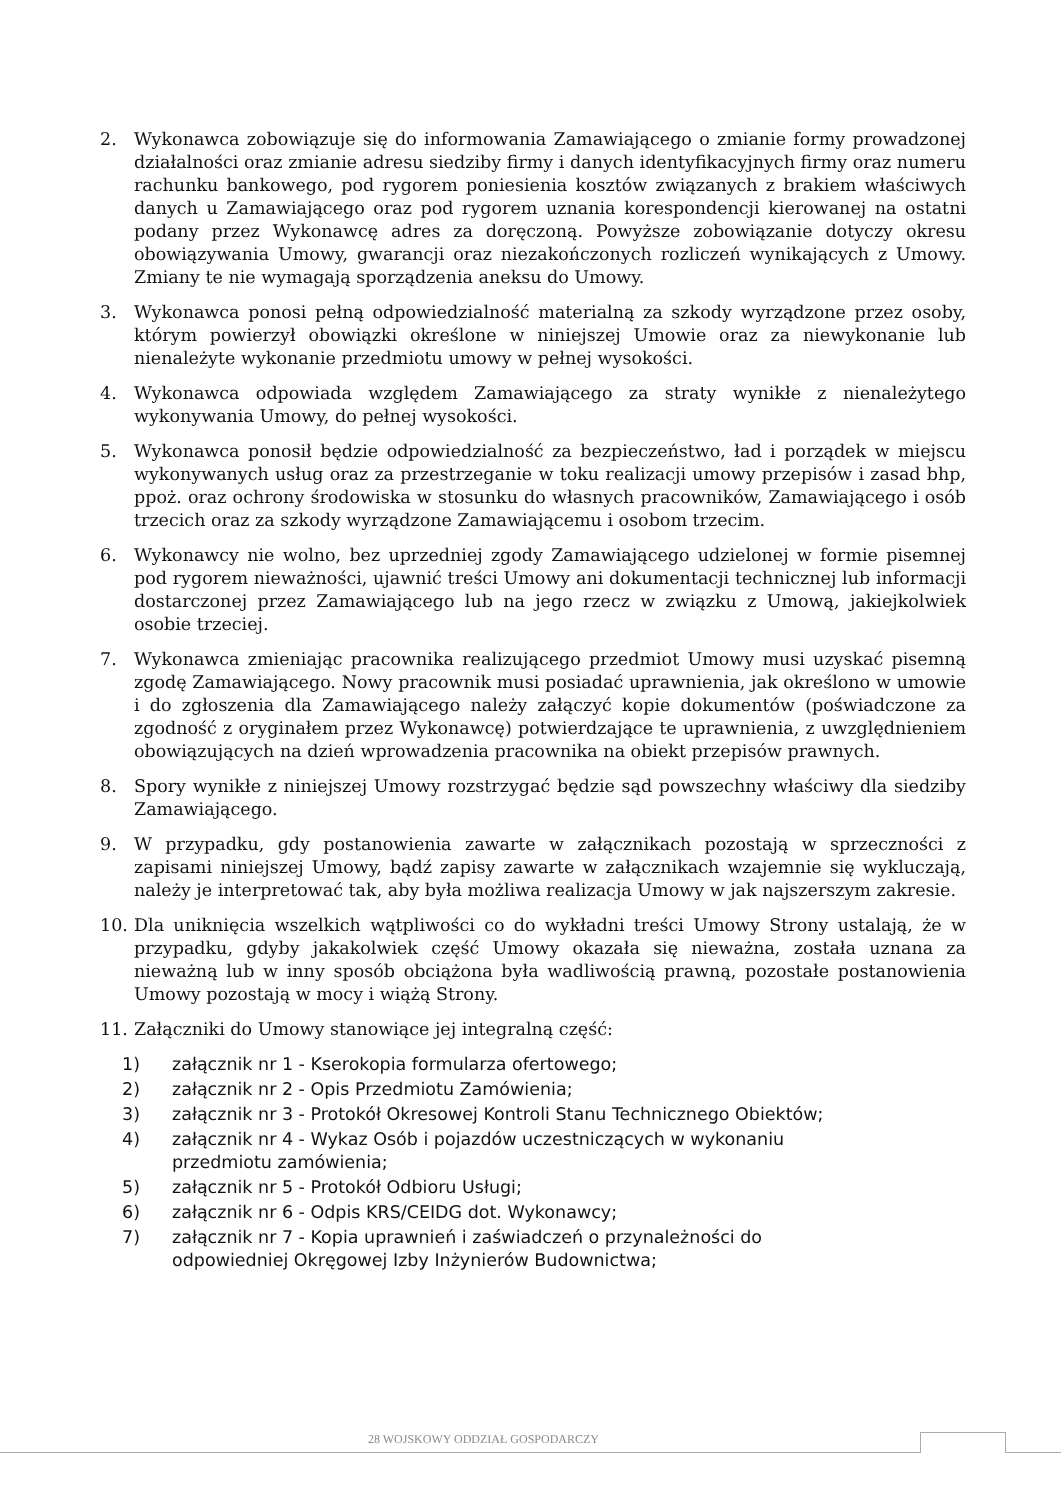2. Wykonawca zobowiązuje się do informowania Zamawiającego o zmianie formy prowadzonej działalności oraz zmianie adresu siedziby firmy i danych identyfikacyjnych firmy oraz numeru rachunku bankowego, pod rygorem poniesienia kosztów związanych z brakiem właściwych danych u Zamawiającego oraz pod rygorem uznania korespondencji kierowanej na ostatni podany przez Wykonawcę adres za doręczoną. Powyższe zobowiązanie dotyczy okresu obowiązywania Umowy, gwarancji oraz niezakończonych rozliczeń wynikających z Umowy. Zmiany te nie wymagają sporządzenia aneksu do Umowy.
3. Wykonawca ponosi pełną odpowiedzialność materialną za szkody wyrządzone przez osoby, którym powierzył obowiązki określone w niniejszej Umowie oraz za niewykonanie lub nienależyte wykonanie przedmiotu umowy w pełnej wysokości.
4. Wykonawca odpowiada względem Zamawiającego za straty wynikłe z nienależytego wykonywania Umowy, do pełnej wysokości.
5. Wykonawca ponosił będzie odpowiedzialność za bezpieczeństwo, ład i porządek w miejscu wykonywanych usług oraz za przestrzeganie w toku realizacji umowy przepisów i zasad bhp, ppoż. oraz ochrony środowiska w stosunku do własnych pracowników, Zamawiającego i osób trzecich oraz za szkody wyrządzone Zamawiającemu i osobom trzecim.
6. Wykonawcy nie wolno, bez uprzedniej zgody Zamawiającego udzielonej w formie pisemnej pod rygorem nieważności, ujawnić treści Umowy ani dokumentacji technicznej lub informacji dostarczonej przez Zamawiającego lub na jego rzecz w związku z Umową, jakiejkolwiek osobie trzeciej.
7. Wykonawca zmieniając pracownika realizującego przedmiot Umowy musi uzyskać pisemną zgodę Zamawiającego. Nowy pracownik musi posiadać uprawnienia, jak określono w umowie i do zgłoszenia dla Zamawiającego należy załączyć kopie dokumentów (poświadczone za zgodność z oryginałem przez Wykonawcę) potwierdzające te uprawnienia, z uwzględnieniem obowiązujących na dzień wprowadzenia pracownika na obiekt przepisów prawnych.
8. Spory wynikłe z niniejszej Umowy rozstrzygać będzie sąd powszechny właściwy dla siedziby Zamawiającego.
9. W przypadku, gdy postanowienia zawarte w załącznikach pozostają w sprzeczności z zapisami niniejszej Umowy, bądź zapisy zawarte w załącznikach wzajemnie się wykluczają, należy je interpretować tak, aby była możliwa realizacja Umowy w jak najszerszym zakresie.
10. Dla uniknięcia wszelkich wątpliwości co do wykładni treści Umowy Strony ustalają, że w przypadku, gdyby jakakolwiek część Umowy okazała się nieważna, została uznana za nieważną lub w inny sposób obciążona była wadliwością prawną, pozostałe postanowienia Umowy pozostają w mocy i wiążą Strony.
11. Załączniki do Umowy stanowiące jej integralną część:
1) załącznik nr 1 - Kserokopia formularza ofertowego;
2) załącznik nr 2 - Opis Przedmiotu Zamówienia;
3) załącznik nr 3 - Protokół Okresowej Kontroli Stanu Technicznego Obiektów;
4) załącznik nr 4 - Wykaz Osób i pojazdów uczestniczących w wykonaniu
przedmiotu zamówienia;
5) załącznik nr 5 - Protokół Odbioru Usługi;
6) załącznik nr 6 - Odpis KRS/CEIDG dot. Wykonawcy;
7) załącznik nr 7 - Kopia uprawnień i zaświadczeń o przynależności do
odpowiedniej Okręgowej Izby Inżynierów Budownictwa;
28 WOJSKOWY ODDZIAŁ GOSPODARCZY